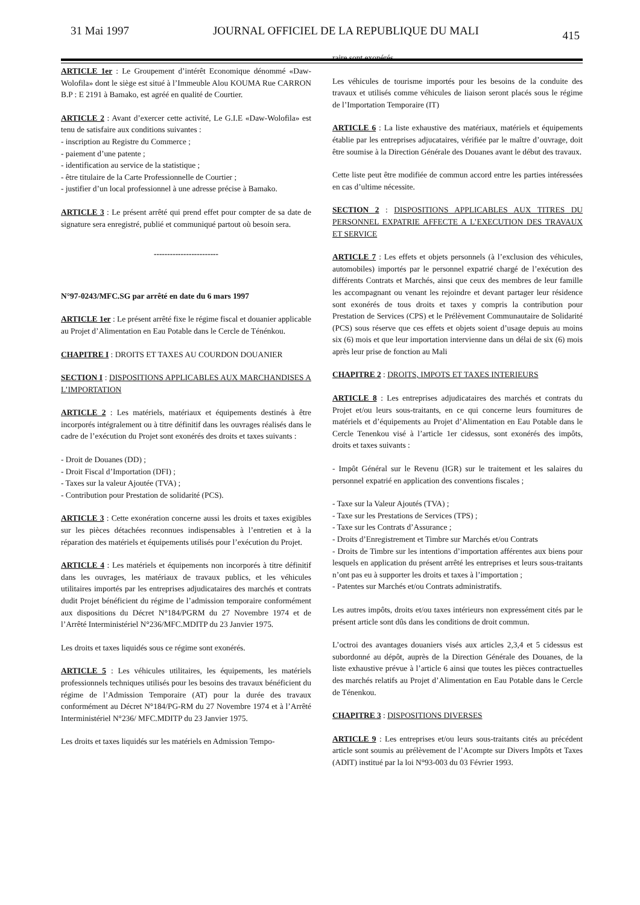31 Mai 1997 JOURNAL OFFICIEL DE LA REPUBLIQUE DU MALI 415
ARTICLE 1er : Le Groupement d’intérêt Economique dénommé «Daw-Wolofila» dont le siège est situé à l’Immeuble Alou KOUMA Rue CARRON B.P : E 2191 à Bamako, est agréé en qualité de Courtier.
ARTICLE 2 : Avant d’exercer cette activité, Le G.I.E «Daw-Wolofila» est tenu de satisfaire aux conditions suivantes :
- inscription au Registre du Commerce ;
- paiement d’une patente ;
- identification au service de la statistique ;
- être titulaire de la Carte Professionnelle de Courtier ;
- justifier d’un local professionnel à une adresse précise à Bamako.
ARTICLE 3 : Le présent arrêté qui prend effet pour compter de sa date de signature sera enregistré, publié et communiqué partout où besoin sera.
------------------------
N°97-0243/MFC.SG par arrêté en date du 6 mars 1997
ARTICLE 1er : Le présent arrêté fixe le régime fiscal et douanier applicable au Projet d’Alimentation en Eau Potable dans le Cercle de Ténénkou.
CHAPITRE I : DROITS ET TAXES AU COURDON DOUANIER
SECTION I : DISPOSITIONS APPLICABLES AUX MARCHANDISES A L’IMPORTATION
ARTICLE 2 : Les matériels, matériaux et équipements destinés à être incorporés intégralement ou à titre définitif dans les ouvrages réalisés dans le cadre de l’exécution du Projet sont exonérés des droits et taxes suivants :
- Droit de Douanes (DD) ;
- Droit Fiscal d’Importation (DFI) ;
- Taxes sur la valeur Ajoutée (TVA) ;
- Contribution pour Prestation de solidarité (PCS).
ARTICLE 3 : Cette exonération concerne aussi les droits et taxes exigibles sur les pièces détachées reconnues indispensables à l’entretien et à la réparation des matériels et équipements utilisés pour l’exécution du Projet.
ARTICLE 4 : Les matériels et équipements non incorporés à titre définitif dans les ouvrages, les matériaux de travaux publics, et les véhicules utilitaires importés par les entreprises adjudicataires des marchés et contrats dudit Projet bénéficient du régime de l’admission temporaire conformément aux dispositions du Décret N°184/PGRM du 27 Novembre 1974 et de l’Arrêté Interministériel N°236/MFC.MDITP du 23 Janvier 1975.
Les droits et taxes liquidés sous ce régime sont exonérés.
ARTICLE 5 : Les véhicules utilitaires, les équipements, les matériels professionnels techniques utilisés pour les besoins des travaux bénéficient du régime de l’Admission Temporaire (AT) pour la durée des travaux conformément au Décret N°184/PG-RM du 27 Novembre 1974 et à l’Arrêté Interministériel N°236/ MFC.MDITP du 23 Janvier 1975.
Les droits et taxes liquidés sur les matériels en Admission Tempo-
raire sont exonérés.
Les véhicules de tourisme importés pour les besoins de la conduite des travaux et utilisés comme véhicules de liaison seront placés sous le régime de l’Importation Temporaire (IT)
ARTICLE 6 : La liste exhaustive des matériaux, matériels et équipements établie par les entreprises adjucataires, vérifiée par le maître d’ouvrage, doit être soumise à la Direction Générale des Douanes avant le début des travaux.
Cette liste peut être modifiée de commun accord entre les parties intéressées en cas d’ultime nécessite.
SECTION 2 : DISPOSITIONS APPLICABLES AUX TITRES DU PERSONNEL EXPATRIE AFFECTE A L’EXECUTION DES TRAVAUX ET SERVICE
ARTICLE 7 : Les effets et objets personnels (à l’exclusion des véhicules, automobiles) importés par le personnel expatrié chargé de l’exécution des différents Contrats et Marchés, ainsi que ceux des membres de leur famille les accompagnant ou venant les rejoindre et devant partager leur résidence sont exonérés de tous droits et taxes y compris la contribution pour Prestation de Services (CPS) et le Prélèvement Communautaire de Solidarité (PCS) sous réserve que ces effets et objets soient d’usage depuis au moins six (6) mois et que leur importation intervienne dans un délai de six (6) mois après leur prise de fonction au Mali
CHAPITRE 2 : DROITS, IMPOTS ET TAXES INTERIEURS
ARTICLE 8 : Les entreprises adjudicataires des marchés et contrats du Projet et/ou leurs sous-traitants, en ce qui concerne leurs fournitures de matériels et d’équipements au Projet d’Alimentation en Eau Potable dans le Cercle Tenenkou visé à l’article 1er cidessus, sont exonérés des impôts, droits et taxes suivants :
- Impôt Général sur le Revenu (IGR) sur le traitement et les salaires du personnel expatrié en application des conventions fiscales ;
- Taxe sur la Valeur Ajoutés (TVA) ;
- Taxe sur les Prestations de Services (TPS) ;
- Taxe sur les Contrats d’Assurance ;
- Droits d’Enregistrement et Timbre sur Marchés et/ou Contrats
- Droits de Timbre sur les intentions d’importation afférentes aux biens pour lesquels en application du présent arrêté les entreprises et leurs sous-traitants n’ont pas eu à supporter les droits et taxes à l’importation ;
- Patentes sur Marchés et/ou Contrats administratifs.
Les autres impôts, droits et/ou taxes intérieurs non expressément cités par le présent article sont dûs dans les conditions de droit commun.
L’octroi des avantages douaniers visés aux articles 2,3,4 et 5 cidessus est subordonné au dépôt, auprès de la Direction Générale des Douanes, de la liste exhaustive prévue à l’article 6 ainsi que toutes les pièces contractuelles des marchés relatifs au Projet d’Alimentation en Eau Potable dans le Cercle de Ténenkou.
CHAPITRE 3 : DISPOSITIONS DIVERSES
ARTICLE 9 : Les entreprises et/ou leurs sous-traitants cités au précédent article sont soumis au prélèvement de l’Acompte sur Divers Impôts et Taxes (ADIT) institué par la loi N°93-003 du 03 Février 1993.